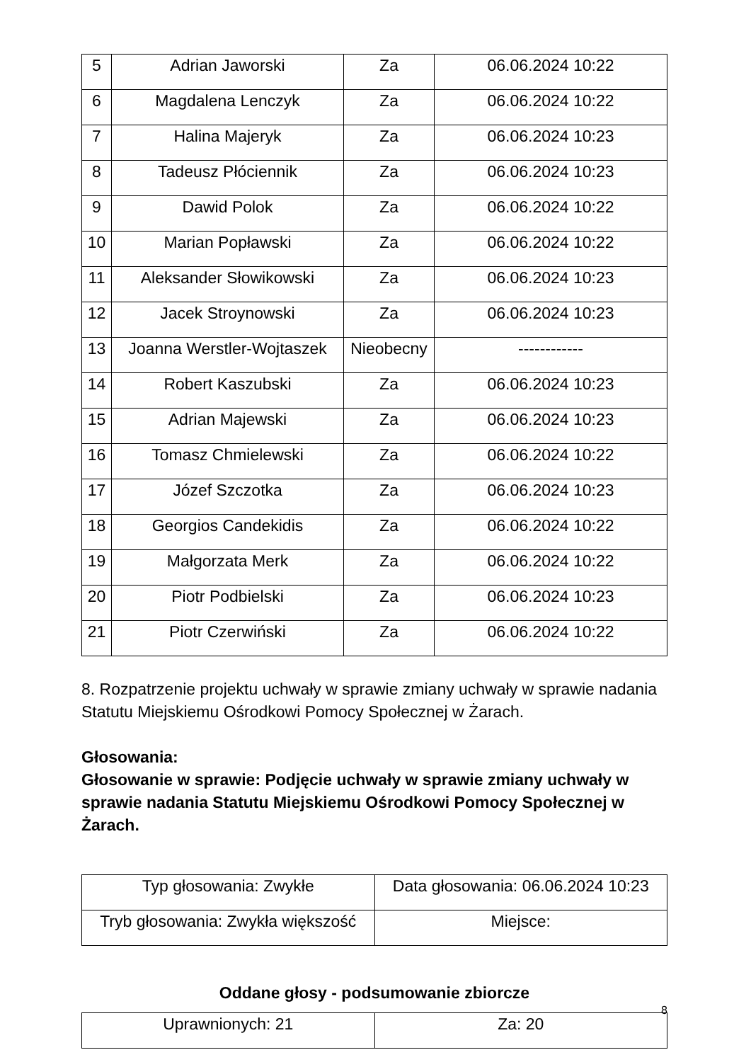| 5 | Adrian Jaworski | Za | 06.06.2024 10:22 |
| 6 | Magdalena Lenczyk | Za | 06.06.2024 10:22 |
| 7 | Halina Majeryk | Za | 06.06.2024 10:23 |
| 8 | Tadeusz Płóciennik | Za | 06.06.2024 10:23 |
| 9 | Dawid Polok | Za | 06.06.2024 10:22 |
| 10 | Marian Popławski | Za | 06.06.2024 10:22 |
| 11 | Aleksander Słowikowski | Za | 06.06.2024 10:23 |
| 12 | Jacek Stroynowski | Za | 06.06.2024 10:23 |
| 13 | Joanna Werstler-Wojtaszek | Nieobecny | ------------ |
| 14 | Robert Kaszubski | Za | 06.06.2024 10:23 |
| 15 | Adrian Majewski | Za | 06.06.2024 10:23 |
| 16 | Tomasz Chmielewski | Za | 06.06.2024 10:22 |
| 17 | Józef Szczotka | Za | 06.06.2024 10:23 |
| 18 | Georgios Candekidis | Za | 06.06.2024 10:22 |
| 19 | Małgorzata Merk | Za | 06.06.2024 10:22 |
| 20 | Piotr Podbielski | Za | 06.06.2024 10:23 |
| 21 | Piotr Czerwiński | Za | 06.06.2024 10:22 |
8. Rozpatrzenie projektu uchwały w sprawie zmiany uchwały w sprawie nadania Statutu Miejskiemu Ośrodkowi Pomocy Społecznej w Żarach.
Głosowania:
Głosowanie w sprawie: Podjęcie uchwały w sprawie zmiany uchwały w sprawie nadania Statutu Miejskiemu Ośrodkowi Pomocy Społecznej w Żarach.
| Typ głosowania: Zwykłe | Data głosowania: 06.06.2024 10:23 |
| Tryb głosowania: Zwykła większość | Miejsce: |
Oddane głosy - podsumowanie zbiorcze
| Uprawnionych: 21 | Za: 20 |
8